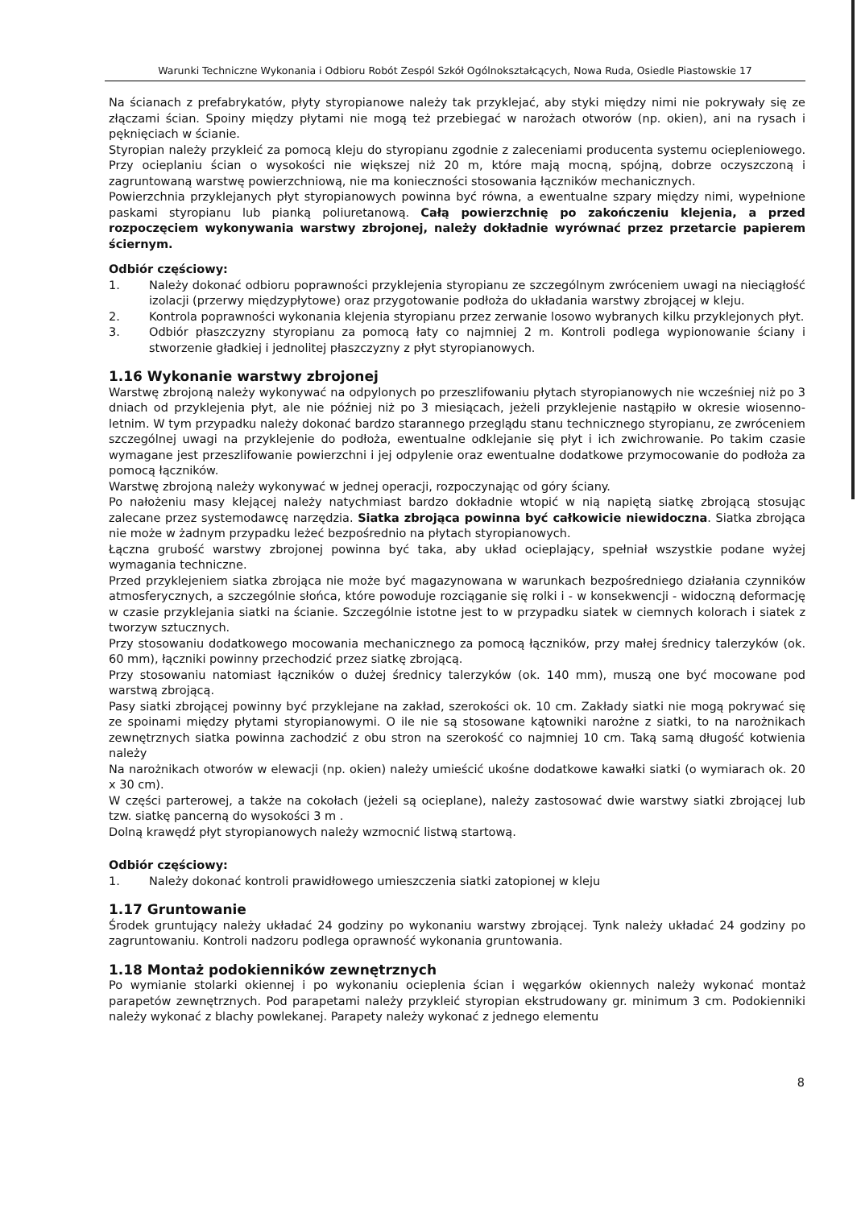Warunki Techniczne Wykonania i Odbioru Robót Zespól Szkół Ogólnokształcących, Nowa Ruda, Osiedle Piastowskie 17
Na ścianach z prefabrykatów, płyty styropianowe należy tak przyklejać, aby styki między nimi nie pokrywały się ze złączami ścian. Spoiny między płytami nie mogą też przebiegać w narożach otworów (np. okien), ani na rysach i pęknięciach w ścianie.
Styropian należy przykleić za pomocą kleju do styropianu zgodnie z zaleceniami producenta systemu ociepleniowego. Przy ocieplaniu ścian o wysokości nie większej niż 20 m, które mają mocną, spójną, dobrze oczyszczoną i zagruntowaną warstwę powierzchniową, nie ma konieczności stosowania łączników mechanicznych.
Powierzchnia przyklejanych płyt styropianowych powinna być równa, a ewentualne szpary między nimi, wypełnione paskami styropianu lub pianką poliuretanową. Całą powierzchnię po zakończeniu klejenia, a przed rozpoczęciem wykonywania warstwy zbrojonej, należy dokładnie wyrównać przez przetarcie papierem ściernym.
Odbiór częściowy:
1. Należy dokonać odbioru poprawności przyklejenia styropianu ze szczególnym zwróceniem uwagi na nieciągłość izolacji (przerwy międzypłytowe) oraz przygotowanie podłoża do układania warstwy zbrojącej w kleju.
2. Kontrola poprawności wykonania klejenia styropianu przez zerwanie losowo wybranych kilku przyklejonych płyt.
3. Odbiór płaszczyzny styropianu za pomocą łaty co najmniej 2 m. Kontroli podlega wypionowanie ściany i stworzenie gładkiej i jednolitej płaszczyzny z płyt styropianowych.
1.16 Wykonanie warstwy zbrojonej
Warstwę zbrojoną należy wykonywać na odpylonych po przeszlifowaniu płytach styropianowych nie wcześniej niż po 3 dniach od przyklejenia płyt, ale nie później niż po 3 miesiącach, jeżeli przyklejenie nastąpiło w okresie wiosenno-letnim. W tym przypadku należy dokonać bardzo starannego przeglądu stanu technicznego styropianu, ze zwróceniem szczególnej uwagi na przyklejenie do podłoża, ewentualne odklejanie się płyt i ich zwichrowanie. Po takim czasie wymagane jest przeszlifowanie powierzchni i jej odpylenie oraz ewentualne dodatkowe przymocowanie do podłoża za pomocą łączników.
Warstwę zbrojoną należy wykonywać w jednej operacji, rozpoczynając od góry ściany.
Po nałożeniu masy klejącej należy natychmiast bardzo dokładnie wtopić w nią napiętą siatkę zbrojącą stosując zalecane przez systemodawcę narzędzia. Siatka zbrojąca powinna być całkowicie niewidoczna. Siatka zbrojąca nie może w żadnym przypadku leżeć bezpośrednio na płytach styropianowych.
Łączna grubość warstwy zbrojonej powinna być taka, aby układ ocieplający, spełniał wszystkie podane wyżej wymagania techniczne.
Przed przyklejeniem siatka zbrojąca nie może być magazynowana w warunkach bezpośredniego działania czynników atmosferycznych, a szczególnie słońca, które powoduje rozciąganie się rolki i - w konsekwencji - widoczną deformację w czasie przyklejania siatki na ścianie. Szczególnie istotne jest to w przypadku siatek w ciemnych kolorach i siatek z tworzyw sztucznych.
Przy stosowaniu dodatkowego mocowania mechanicznego za pomocą łączników, przy małej średnicy talerzyków (ok. 60 mm), łączniki powinny przechodzić przez siatkę zbrojącą.
Przy stosowaniu natomiast łączników o dużej średnicy talerzyków (ok. 140 mm), muszą one być mocowane pod warstwą zbrojącą.
Pasy siatki zbrojącej powinny być przyklejane na zakład, szerokości ok. 10 cm. Zakłady siatki nie mogą pokrywać się ze spoinami między płytami styropianowymi. O ile nie są stosowane kątowniki narożne z siatki, to na narożnikach zewnętrznych siatka powinna zachodzić z obu stron na szerokość co najmniej 10 cm. Taką samą długość kotwienia należy
Na narożnikach otworów w elewacji (np. okien) należy umieścić ukośne dodatkowe kawałki siatki (o wymiarach ok. 20 x 30 cm).
W części parterowej, a także na cokołach (jeżeli są ocieplane), należy zastosować dwie warstwy siatki zbrojącej lub tzw. siatkę pancerną do wysokości 3 m .
Dolną krawędź płyt styropianowych należy wzmocnić listwą startową.
Odbiór częściowy:
1. Należy dokonać kontroli prawidłowego umieszczenia siatki zatopionej w kleju
1.17 Gruntowanie
Środek gruntujący należy układać 24 godziny po wykonaniu warstwy zbrojącej. Tynk należy układać 24 godziny po zagruntowaniu. Kontroli nadzoru podlega oprawność wykonania gruntowania.
1.18 Montaż podokienników zewnętrznych
Po wymianie stolarki okiennej i po wykonaniu ocieplenia ścian i węgarków okiennych należy wykonać montaż parapetów zewnętrznych. Pod parapetami należy przykleić styropian ekstrudowany gr. minimum 3 cm. Podokienniki należy wykonać z blachy powlekanej. Parapety należy wykonać z jednego elementu
8